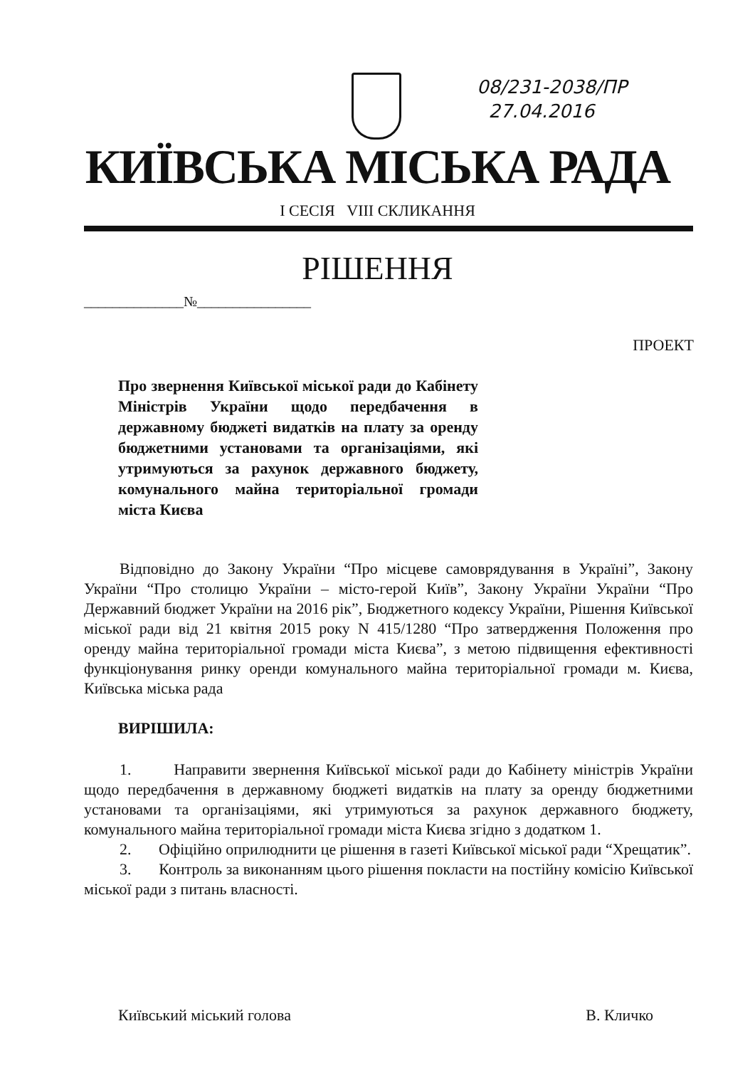08/231-2038/ПР
27.04.2016
КИЇВСЬКА МІСЬКА РАДА
І СЕСІЯ VIII СКЛИКАННЯ
РІШЕННЯ
______________№________________
ПРОЕКТ
Про звернення Київської міської ради до Кабінету Міністрів України щодо передбачення в державному бюджеті видатків на плату за оренду бюджетними установами та організаціями, які утримуються за рахунок державного бюджету, комунального майна територіальної громади міста Києва
Відповідно до Закону України “Про місцеве самоврядування в Україні”, Закону України “Про столицю України – місто-герой Київ”, Закону України України “Про Державний бюджет України на 2016 рік”, Бюджетного кодексу України, Рішення Київської міської ради від 21 квітня 2015 року N 415/1280 “Про затвердження Положення про оренду майна територіальної громади міста Києва”, з метою підвищення ефективності функціонування ринку оренди комунального майна територіальної громади м. Києва, Київська міська рада
ВИРІШИЛА:
1. Направити звернення Київської міської ради до Кабінету міністрів України щодо передбачення в державному бюджеті видатків на плату за оренду бюджетними установами та організаціями, які утримуються за рахунок державного бюджету, комунального майна територіальної громади міста Києва згідно з додатком 1.
2. Офіційно оприлюднити це рішення в газеті Київської міської ради “Хрещатик”.
3. Контроль за виконанням цього рішення покласти на постійну комісію Київської міської ради з питань власності.
Київський міський голова В. Кличко